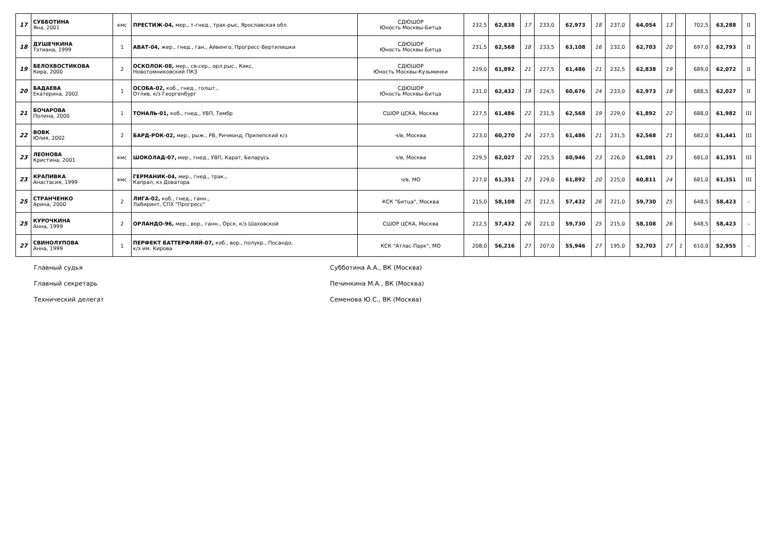| 17 | СУББОТИНА Яна, 2001 | кмс | ПРЕСТИЖ-04, мер., т-гнед., трак-рыс, Ярославская обл. | СДЮШОР Юность Москвы-Битца | 232,5 | 62,838 | 17 | 233,0 | 62,973 | 18 | 237,0 | 64,054 | 13 | | 702,5 | 63,288 | II |
| 18 | ДУШЕЧКИНА Тэтиана, 1999 | 1 | АВАТ-04, жер., гнед., ган., Айвенго, Прогресс-Вертилишки | СДЮШОР Юность Москвы-Битца | 231,5 | 62,568 | 18 | 233,5 | 63,108 | 16 | 232,0 | 62,703 | 20 | | 697,0 | 62,793 | II |
| 19 | БЕЛОХВОСТИКОВА Кира, 2000 | 2 | ОСКОЛОК-08, мер., св-сер., орл.рыс., Кекс, Новотомниковский ПКЗ | СДЮШОР Юность Москвы-Кузьминки | 229,0 | 61,892 | 21 | 227,5 | 61,486 | 21 | 232,5 | 62,838 | 19 | | 689,0 | 62,072 | II |
| 20 | БАДАЕВА Екатерина, 2002 | 1 | ОСОБА-02, коб., гнед., голшт., Отлив, к/з Георгенбург | СДЮШОР Юность Москвы-Битца | 231,0 | 62,432 | 19 | 224,5 | 60,676 | 24 | 233,0 | 62,973 | 18 | | 688,5 | 62,027 | II |
| 21 | БОЧАРОВА Полина, 2000 | 1 | ТОНАЛЬ-01, коб., гнед., УВП, Тембр | СШОР ЦСКА, Москва | 227,5 | 61,486 | 22 | 231,5 | 62,568 | 19 | 229,0 | 61,892 | 22 | | 688,0 | 61,982 | III |
| 22 | ВОВК Юлия, 2002 | 2 | БАРД-РОК-02, мер., рыж., РВ, Ричмонд, Прилепский к/з | ч/в, Москва | 223,0 | 60,270 | 24 | 227,5 | 61,486 | 21 | 231,5 | 62,568 | 21 | | 682,0 | 61,441 | III |
| 23 | ЛЕОНОВА Кристина, 2001 | кмс | ШОКОЛАД-07, мер., гнед., УВП, Карат, Беларусь | ч/в, Москва | 229,5 | 62,027 | 20 | 225,5 | 60,946 | 23 | 226,0 | 61,081 | 23 | | 681,0 | 61,351 | III |
| 23 | КРАПИВКА Анастасия, 1999 | кмс | ГЕРМАНИК-04, мер., гнед., трак., Капрал, кз Доватора | ч/в, МО | 227,0 | 61,351 | 23 | 229,0 | 61,892 | 20 | 225,0 | 60,811 | 24 | | 681,0 | 61,351 | III |
| 25 | СТРАНЧЕНКО Арина, 2000 | 2 | ЛИГА-02, коб., гнед., ганн., Лабиринт, СПХ "Прогресс" | КСК "Битца", Москва | 215,0 | 58,108 | 25 | 212,5 | 57,432 | 26 | 221,0 | 59,730 | 25 | | 648,5 | 58,423 | - |
| 25 | КУРОЧКИНА Анна, 1999 | 2 | ОРЛАНДО-96, мер., вор., ганн., Орск, к/з Шаховской | СШОР ЦСКА, Москва | 212,5 | 57,432 | 26 | 221,0 | 59,730 | 25 | 215,0 | 58,108 | 26 | | 648,5 | 58,423 | - |
| 27 | СВИНОЛУПОВА Анна, 1999 | 1 | ПЕРФЕКТ БАТТЕРФЛЯЙ-07, коб., вор., полукр., Посандо, к/з им. Кирова | КСК "Атлас-Парк", МО | 208,0 | 56,216 | 27 | 207,0 | 55,946 | 27 | 195,0 | 52,703 | 27 | 1 | 610,0 | 52,955 | - |
Главный судья Субботина А.А., ВК (Москва)
Главный секретарь Печинкина М.А., ВК (Москва)
Технический делегат Семенова Ю.С., ВК (Москва)